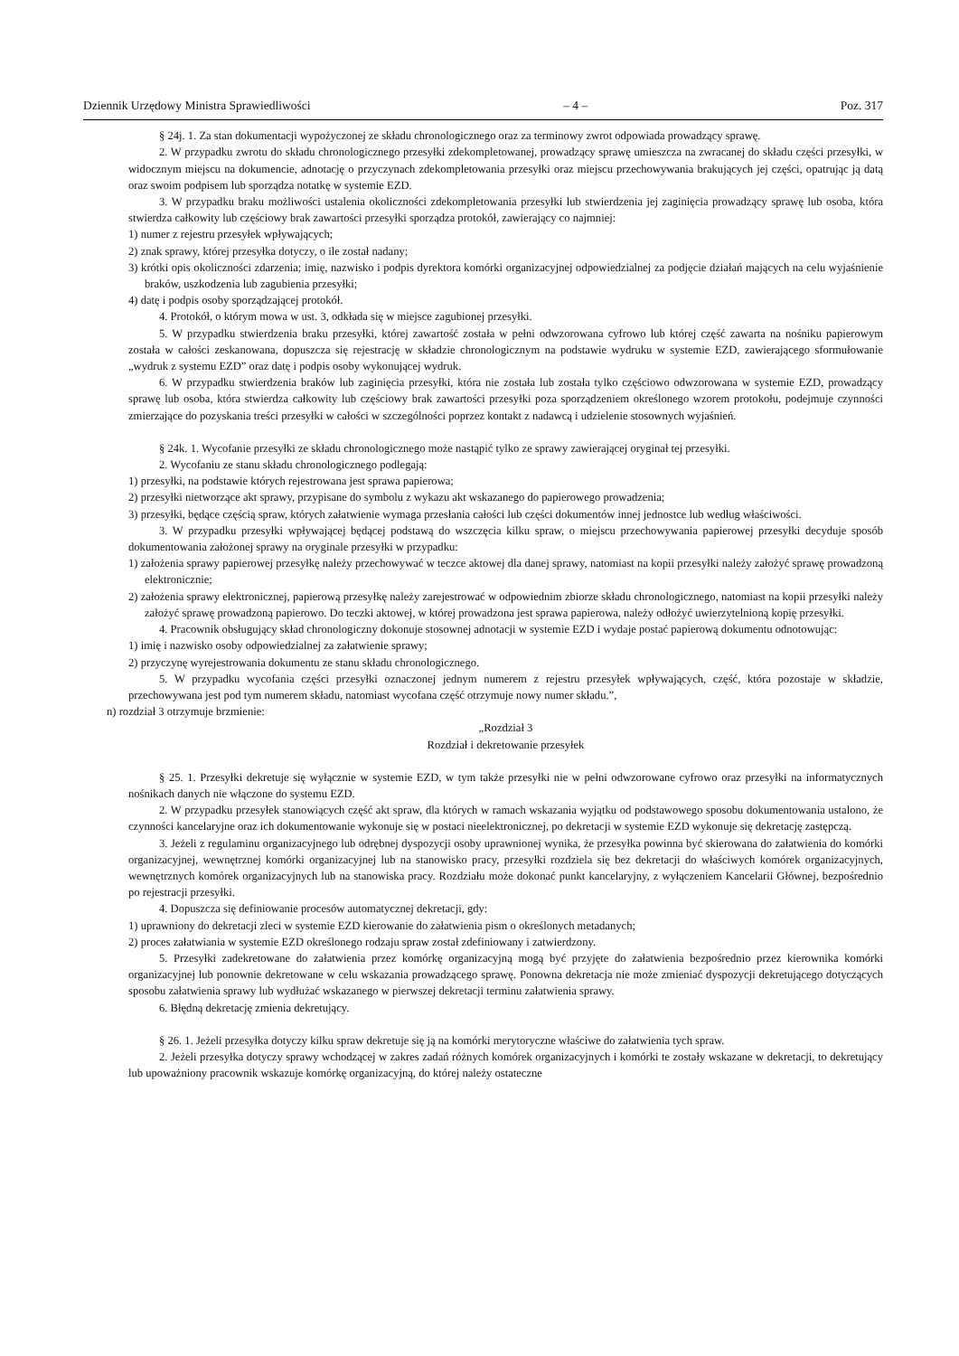Dziennik Urzędowy Ministra Sprawiedliwości – 4 – Poz. 317
§ 24j. 1. Za stan dokumentacji wypożyczonej ze składu chronologicznego oraz za terminowy zwrot odpowiada prowadzący sprawę.
2. W przypadku zwrotu do składu chronologicznego przesyłki zdekompletowanej, prowadzący sprawę umieszcza na zwracanej do składu części przesyłki, w widocznym miejscu na dokumencie, adnotację o przyczynach zdekompletowania przesyłki oraz miejscu przechowywania brakujących jej części, opatrując ją datą oraz swoim podpisem lub sporządza notatkę w systemie EZD.
3. W przypadku braku możliwości ustalenia okoliczności zdekompletowania przesyłki lub stwierdzenia jej zaginięcia prowadzący sprawę lub osoba, która stwierdza całkowity lub częściowy brak zawartości przesyłki sporządza protokół, zawierający co najmniej:
1) numer z rejestru przesyłek wpływających;
2) znak sprawy, której przesyłka dotyczy, o ile został nadany;
3) krótki opis okoliczności zdarzenia; imię, nazwisko i podpis dyrektora komórki organizacyjnej odpowiedzialnej za podjęcie działań mających na celu wyjaśnienie braków, uszkodzenia lub zagubienia przesyłki;
4) datę i podpis osoby sporządzającej protokół.
4. Protokół, o którym mowa w ust. 3, odkłada się w miejsce zagubionej przesyłki.
5. W przypadku stwierdzenia braku przesyłki, której zawartość została w pełni odwzorowana cyfrowo lub której część zawarta na nośniku papierowym została w całości zeskanowana, dopuszcza się rejestrację w składzie chronologicznym na podstawie wydruku w systemie EZD, zawierającego sformułowanie „wydruk z systemu EZD” oraz datę i podpis osoby wykonującej wydruk.
6. W przypadku stwierdzenia braków lub zaginięcia przesyłki, która nie została lub została tylko częściowo odwzorowana w systemie EZD, prowadzący sprawę lub osoba, która stwierdza całkowity lub częściowy brak zawartości przesyłki poza sporządzeniem określonego wzorem protokołu, podejmuje czynności zmierzające do pozyskania treści przesyłki w całości w szczególności poprzez kontakt z nadawcą i udzielenie stosownych wyjaśnień.
§ 24k. 1. Wycofanie przesyłki ze składu chronologicznego może nastąpić tylko ze sprawy zawierającej oryginał tej przesyłki.
2. Wycofaniu ze stanu składu chronologicznego podlegają:
1) przesyłki, na podstawie których rejestrowana jest sprawa papierowa;
2) przesyłki nietworzące akt sprawy, przypisane do symbolu z wykazu akt wskazanego do papierowego prowadzenia;
3) przesyłki, będące częścią spraw, których załatwienie wymaga przesłania całości lub części dokumentów innej jednostce lub według właściwości.
3. W przypadku przesyłki wpływającej będącej podstawą do wszczęcia kilku spraw, o miejscu przechowywania papierowej przesyłki decyduje sposób dokumentowania założonej sprawy na oryginale przesyłki w przypadku:
1) założenia sprawy papierowej przesyłkę należy przechowywać w teczce aktowej dla danej sprawy, natomiast na kopii przesyłki należy założyć sprawę prowadzoną elektronicznie;
2) założenia sprawy elektronicznej, papierową przesyłkę należy zarejestrować w odpowiednim zbiorze składu chronologicznego, natomiast na kopii przesyłki należy założyć sprawę prowadzoną papierowo. Do teczki aktowej, w której prowadzona jest sprawa papierowa, należy odłożyć uwierzytelnioną kopię przesyłki.
4. Pracownik obsługujący skład chronologiczny dokonuje stosownej adnotacji w systemie EZD i wydaje postać papierową dokumentu odnotowując:
1) imię i nazwisko osoby odpowiedzialnej za załatwienie sprawy;
2) przyczynę wyrejestrowania dokumentu ze stanu składu chronologicznego.
5. W przypadku wycofania części przesyłki oznaczonej jednym numerem z rejestru przesyłek wpływających, część, która pozostaje w składzie, przechowywana jest pod tym numerem składu, natomiast wycofana część otrzymuje nowy numer składu.”,
n) rozdział 3 otrzymuje brzmienie:
„Rozdział 3
Rozdział i dekretowanie przesyłek
§ 25. 1. Przesyłki dekretuje się wyłącznie w systemie EZD, w tym także przesyłki nie w pełni odwzorowane cyfrowo oraz przesyłki na informatycznych nośnikach danych nie włączone do systemu EZD.
2. W przypadku przesyłek stanowiących część akt spraw, dla których w ramach wskazania wyjątku od podstawowego sposobu dokumentowania ustalono, że czynności kancelaryjne oraz ich dokumentowanie wykonuje się w postaci nieelektronicznej, po dekretacji w systemie EZD wykonuje się dekretację zastępczą.
3. Jeżeli z regulaminu organizacyjnego lub odrębnej dyspozycji osoby uprawnionej wynika, że przesyłka powinna być skierowana do załatwienia do komórki organizacyjnej, wewnętrznej komórki organizacyjnej lub na stanowisko pracy, przesyłki rozdziela się bez dekretacji do właściwych komórek organizacyjnych, wewnętrznych komórek organizacyjnych lub na stanowiska pracy. Rozdziału może dokonać punkt kancelaryjny, z wyłączeniem Kancelarii Głównej, bezpośrednio po rejestracji przesyłki.
4. Dopuszcza się definiowanie procesów automatycznej dekretacji, gdy:
1) uprawniony do dekretacji zleci w systemie EZD kierowanie do załatwienia pism o określonych metadanych;
2) proces załatwiania w systemie EZD określonego rodzaju spraw został zdefiniowany i zatwierdzony.
5. Przesyłki zadekretowane do załatwienia przez komórkę organizacyjną mogą być przyjęte do załatwienia bezpośrednio przez kierownika komórki organizacyjnej lub ponownie dekretowane w celu wskazania prowadzącego sprawę. Ponowna dekretacja nie może zmieniać dyspozycji dekretującego dotyczących sposobu załatwienia sprawy lub wydłużać wskazanego w pierwszej dekretacji terminu załatwienia sprawy.
6. Błędną dekretację zmienia dekretujący.
§ 26. 1. Jeżeli przesyłka dotyczy kilku spraw dekretuje się ją na komórki merytoryczne właściwe do załatwienia tych spraw.
2. Jeżeli przesyłka dotyczy sprawy wchodzącej w zakres zadań różnych komórek organizacyjnych i komórki te zostały wskazane w dekretacji, to dekretujący lub upoważniony pracownik wskazuje komórkę organizacyjną, do której należy ostateczne